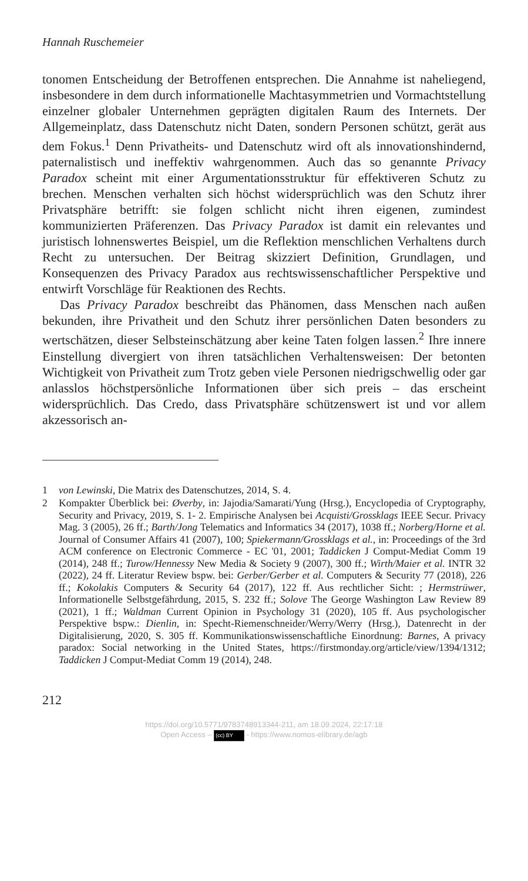Hannah Ruschemeier
tonomen Entscheidung der Betroffenen entsprechen. Die Annahme ist naheliegend, insbesondere in dem durch informationelle Machtasymmetrien und Vormachtstellung einzelner globaler Unternehmen geprägten digitalen Raum des Internets. Der Allgemeinplatz, dass Datenschutz nicht Daten, sondern Personen schützt, gerät aus dem Fokus.<sup>1</sup> Denn Privatheits- und Datenschutz wird oft als innovationshindernd, paternalistisch und ineffektiv wahrgenommen. Auch das so genannte Privacy Paradox scheint mit einer Argumentationsstruktur für effektiveren Schutz zu brechen. Menschen verhalten sich höchst widersprüchlich was den Schutz ihrer Privatsphäre betrifft: sie folgen schlicht nicht ihren eigenen, zumindest kommunizierten Präferenzen. Das Privacy Paradox ist damit ein relevantes und juristisch lohnenswertes Beispiel, um die Reflektion menschlichen Verhaltens durch Recht zu untersuchen. Der Beitrag skizziert Definition, Grundlagen, und Konsequenzen des Privacy Paradox aus rechtswissenschaftlicher Perspektive und entwirft Vorschläge für Reaktionen des Rechts.
Das Privacy Paradox beschreibt das Phänomen, dass Menschen nach außen bekunden, ihre Privatheit und den Schutz ihrer persönlichen Daten besonders zu wertschätzen, dieser Selbsteinschätzung aber keine Taten folgen lassen.<sup>2</sup> Ihre innere Einstellung divergiert von ihren tatsächlichen Verhaltensweisen: Der betonten Wichtigkeit von Privatheit zum Trotz geben viele Personen niedrigschwellig oder gar anlasslos höchstpersönliche Informationen über sich preis – das erscheint widersprüchlich. Das Credo, dass Privatsphäre schützenswert ist und vor allem akzessorisch an-
1 von Lewinski, Die Matrix des Datenschutzes, 2014, S. 4.
2 Kompakter Überblick bei: Øverby, in: Jajodia/Samarati/Yung (Hrsg.), Encyclopedia of Cryptography, Security and Privacy, 2019, S. 1- 2. Empirische Analysen bei Acquisti/Grossklags IEEE Secur. Privacy Mag. 3 (2005), 26 ff.; Barth/Jong Telematics and Informatics 34 (2017), 1038 ff.; Norberg/Horne et al. Journal of Consumer Affairs 41 (2007), 100; Spiekermann/Grossklags et al., in: Proceedings of the 3rd ACM conference on Electronic Commerce - EC '01, 2001; Taddicken J Comput-Mediat Comm 19 (2014), 248 ff.; Turow/Hennessy New Media & Society 9 (2007), 300 ff.; Wirth/Maier et al. INTR 32 (2022), 24 ff. Literatur Review bspw. bei: Gerber/Gerber et al. Computers & Security 77 (2018), 226 ff.; Kokolakis Computers & Security 64 (2017), 122 ff. Aus rechtlicher Sicht: ; Hermstrüwer, Informationelle Selbstgefährdung, 2015, S. 232 ff.; Solove The George Washington Law Review 89 (2021), 1 ff.; Waldman Current Opinion in Psychology 31 (2020), 105 ff. Aus psychologischer Perspektive bspw.: Dienlin, in: Specht-Riemenschneider/Werry/Werry (Hrsg.), Datenrecht in der Digitalisierung, 2020, S. 305 ff. Kommunikationswissenschaftliche Einordnung: Barnes, A privacy paradox: Social networking in the United States, https://firstmonday.org/article/view/1394/1312; Taddicken J Comput-Mediat Comm 19 (2014), 248.
212
https://doi.org/10.5771/9783748913344-211, am 18.09.2024, 22:17:18
Open Access – (cc) BY - https://www.nomos-elibrary.de/agb